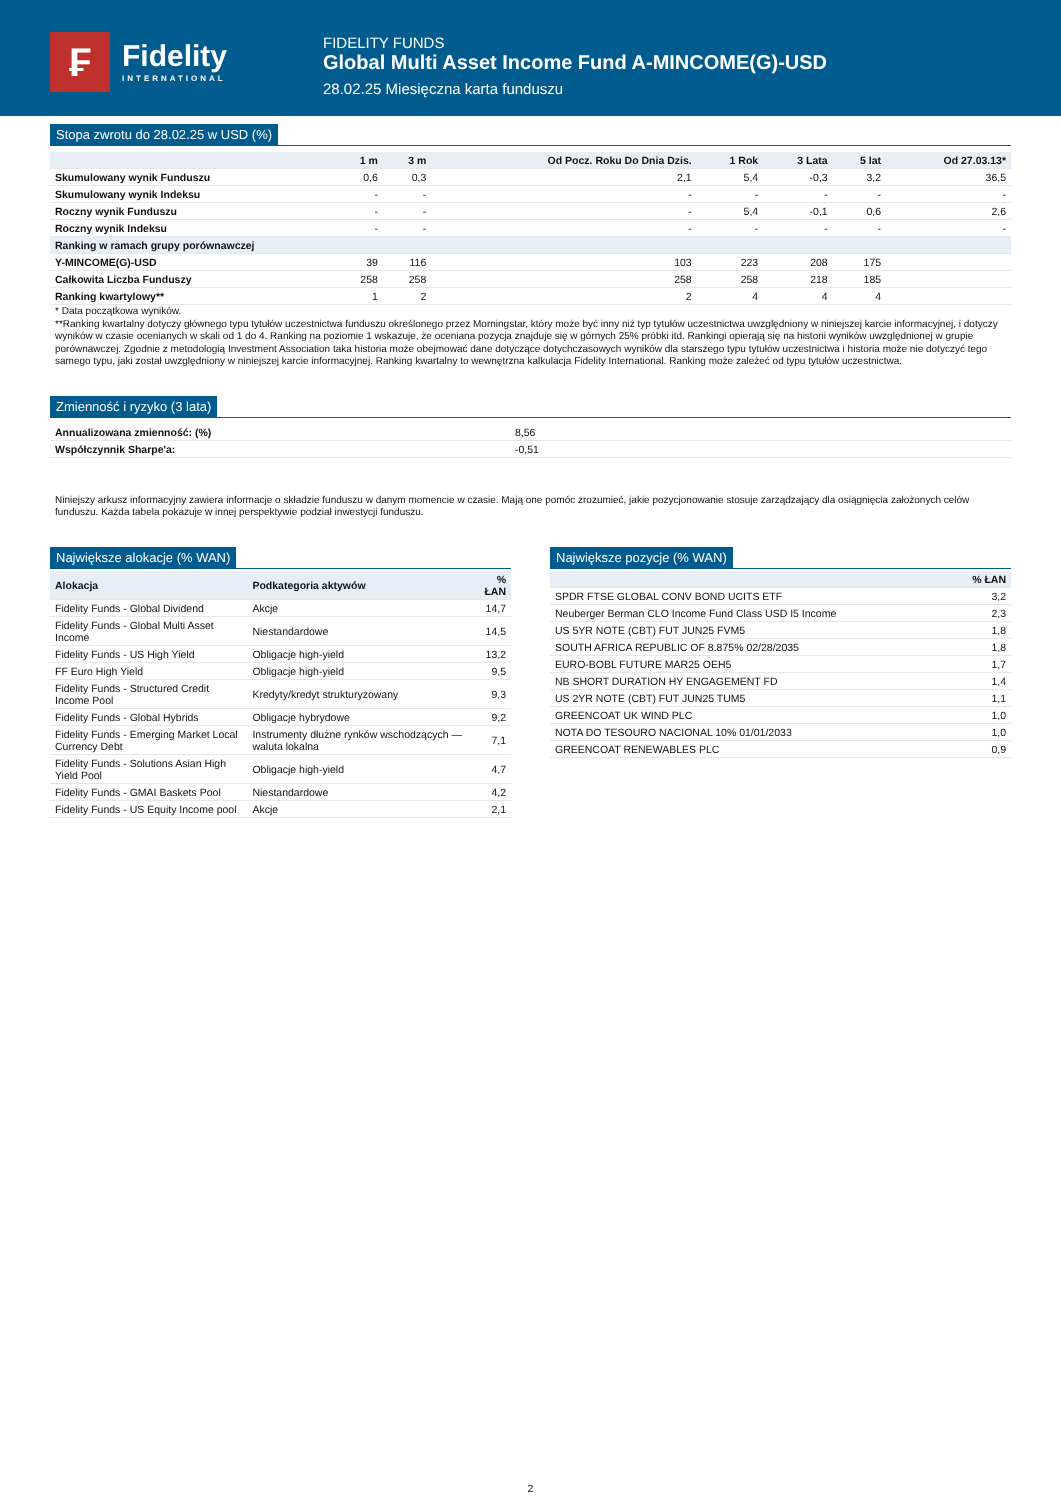₣
Fidelity
INTERNATIONAL
FIDELITY FUNDS
Global Multi Asset Income Fund A-MINCOME(G)-USD
28.02.25 Miesięczna karta funduszu
Stopa zwrotu do 28.02.25 w USD (%)
| | 1 m | 3 m | Od Pocz. Roku Do Dnia Dzis. | 1 Rok | 3 Lata | 5 lat | Od 27.03.13* |
| --- | --- | --- | --- | --- | --- | --- | --- |
| Skumulowany wynik Funduszu | 0,6 | 0,3 | 2,1 | 5,4 | -0,3 | 3,2 | 36,5 |
| Skumulowany wynik Indeksu | - | - | - | - | - | - | - |
| Roczny wynik Funduszu | - | - | - | 5,4 | -0,1 | 0,6 | 2,6 |
| Roczny wynik Indeksu | - | - | - | - | - | - | - |
| Ranking w ramach grupy porównawczej | | | | | | | |
| Y-MINCOME(G)-USD | 39 | 116 | 103 | 223 | 208 | 175 | |
| Całkowita Liczba Funduszy | 258 | 258 | 258 | 258 | 218 | 185 | |
| Ranking kwartylowy** | 1 | 2 | 2 | 4 | 4 | 4 | |
* Data początkowa wyników.
**Ranking kwartalny dotyczy głównego typu tytułów uczestnictwa funduszu określonego przez Morningstar, który może być inny niż typ tytułów uczestnictwa uwzględniony w niniejszej karcie informacyjnej, i dotyczy wyników w czasie ocenianych w skali od 1 do 4. Ranking na poziomie 1 wskazuje, że oceniana pozycja znajduje się w górnych 25% próbki itd. Rankingi opierają się na historii wyników uwzględnionej w grupie porównawczej. Zgodnie z metodologią Investment Association taka historia może obejmować dane dotyczące dotychczasowych wyników dla starszego typu tytułów uczestnictwa i historia może nie dotyczyć tego samego typu, jaki został uwzględniony w niniejszej karcie informacyjnej. Ranking kwartalny to wewnętrzna kalkulacja Fidelity International. Ranking może zależeć od typu tytułów uczestnictwa.
Zmienność i ryzyko (3 lata)
| Annualizowana zmienność: (%) | 8,56 |
| Współczynnik Sharpe'a: | -0,51 |
Niniejszy arkusz informacyjny zawiera informacje o składzie funduszu w danym momencie w czasie. Mają one pomóc zrozumieć, jakie pozycjonowanie stosuje zarządzający dla osiągnięcia założonych celów funduszu. Każda tabela pokazuje w innej perspektywie podział inwestycji funduszu.
Największe alokacje (% WAN)
| Alokacja | Podkategoria aktywów | % ŁAN |
| --- | --- | --- |
| Fidelity Funds - Global Dividend | Akcje | 14,7 |
| Fidelity Funds - Global Multi Asset Income | Niestandardowe | 14,5 |
| Fidelity Funds - US High Yield | Obligacje high-yield | 13,2 |
| FF Euro High Yield | Obligacje high-yield | 9,5 |
| Fidelity Funds - Structured Credit Income Pool | Kredyty/kredyt strukturyzowany | 9,3 |
| Fidelity Funds - Global Hybrids | Obligacje hybrydowe | 9,2 |
| Fidelity Funds - Emerging Market Local Currency Debt | Instrumenty dłużne rynków wschodzących — waluta lokalna | 7,1 |
| Fidelity Funds - Solutions Asian High Yield Pool | Obligacje high-yield | 4,7 |
| Fidelity Funds - GMAI Baskets Pool | Niestandardowe | 4,2 |
| Fidelity Funds - US Equity Income pool | Akcje | 2,1 |
Największe pozycje (% WAN)
| | % ŁAN |
| --- | --- |
| SPDR FTSE GLOBAL CONV BOND UCITS ETF | 3,2 |
| Neuberger Berman CLO Income Fund Class USD I5 Income | 2,3 |
| US 5YR NOTE (CBT) FUT JUN25 FVM5 | 1,8 |
| SOUTH AFRICA REPUBLIC OF 8.875% 02/28/2035 | 1,8 |
| EURO-BOBL FUTURE MAR25 OEH5 | 1,7 |
| NB SHORT DURATION HY ENGAGEMENT FD | 1,4 |
| US 2YR NOTE (CBT) FUT JUN25 TUM5 | 1,1 |
| GREENCOAT UK WIND PLC | 1,0 |
| NOTA DO TESOURO NACIONAL 10% 01/01/2033 | 1,0 |
| GREENCOAT RENEWABLES PLC | 0,9 |
2